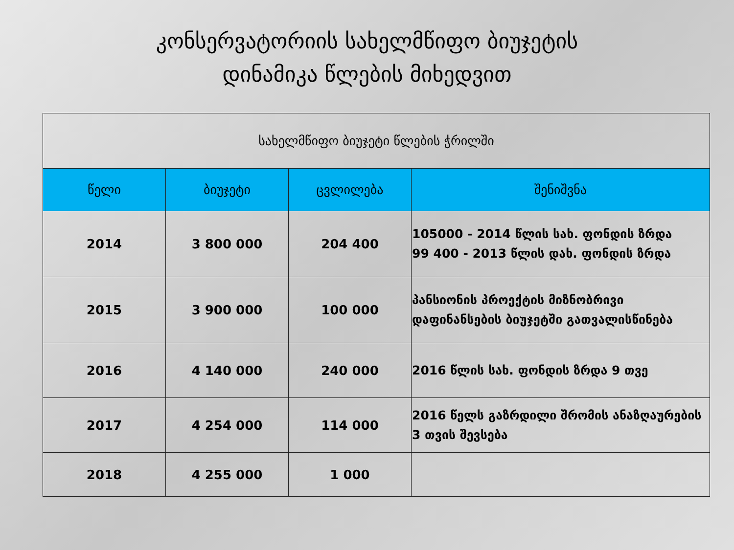კონსერვატორიის სახელმწიფო ბიუჯეტის
დინამიკა წლების მიხედვით
| სახელმწიფო ბიუჯეტი წლების ჭრილში | | | |
| წელი | ბიუჯეტი | ცვლილება | შენიშვნა |
| 2014 | 3 800 000 | 204 400 | 105000 - 2014 წლის სახ. ფონდის ზრდა 99 400 - 2013 წლის დახ. ფონდის ზრდა |
| 2015 | 3 900 000 | 100 000 | პანსიონის პროექტის მიზნობრივი დაფინანსების ბიუჯეტში გათვალისწინება |
| 2016 | 4 140 000 | 240 000 | 2016 წლის სახ. ფონდის ზრდა 9 თვე |
| 2017 | 4 254 000 | 114 000 | 2016 წელს გაზრდილი შრომის ანაზღაურების 3 თვის შევსება |
| 2018 | 4 255 000 | 1 000 | |